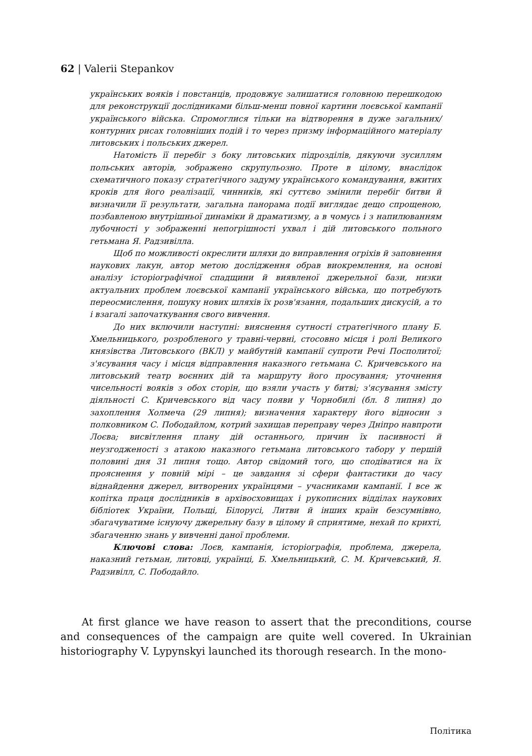62 | Valerii Stepankov
українських вояків і повстанців, продовжує залишатися головною перешкодою для реконструкції дослідниками більш-менш повної картини лоєвської кампанії українського війська. Спромоглися тільки на відтворення в дуже загальних/контурних рисах головніших подій і то через призму інформаційного матеріалу литовських і польських джерел.
Натомість її перебіг з боку литовських підрозділів, дякуючи зусиллям польських авторів, зображено скрупульозно. Проте в цілому, внаслідок схематичного показу стратегічного задуму українського командування, вжитих кроків для його реалізації, чинників, які суттєво змінили перебіг битви й визначили її результати, загальна панорама події виглядає дещо спрощеною, позбавленою внутрішньої динаміки й драматизму, а в чомусь і з напилюванням лубочності у зображенні непогрішності ухвал і дій литовського польного гетьмана Я. Радзивілла.
Щоб по можливості окреслити шляхи до виправлення огріхів й заповнення наукових лакун, автор метою дослідження обрав виокремлення, на основі аналізу історіографічної спадщини й виявленої джерельної бази, низки актуальних проблем лоєвської кампанії українського війська, що потребують переосмислення, пошуку нових шляхів їх розв'язання, подальших дискусій, а то і взагалі започаткування свого вивчення.
До них включили наступні: вияснення сутності стратегічного плану Б. Хмельницького, розробленого у травні-червні, стосовно місця і ролі Великого князівства Литовського (ВКЛ) у майбутній кампанії супроти Речі Посполитої; з'ясування часу і місця відправлення наказного гетьмана С. Кричевського на литовський театр воєнних дій та маршруту його просування; уточнення чисельності вояків з обох сторін, що взяли участь у битві; з'ясування змісту діяльності С. Кричевського від часу появи у Чорнобилі (бл. 8 липня) до захоплення Холмеча (29 липня); визначення характеру його відносин з полковником С. Пободайлом, котрий захищав переправу через Дніпро навпроти Лоєва; висвітлення плану дій останнього, причин їх пасивності й неузгодженості з атакою наказного гетьмана литовського табору у першій половині дня 31 липня тощо. Автор свідомий того, що сподіватися на їх прояснення у повній мірі – це завдання зі сфери фантастики до часу віднайдення джерел, витворених українцями – учасниками кампанії. І все ж копітка праця дослідників в архівосховищах і рукописних відділах наукових бібліотек України, Польщі, Білорусі, Литви й інших країн безсумнівно, збагачуватиме існуючу джерельну базу в цілому й сприятиме, нехай по крихті, збагаченню знань у вивченні даної проблеми.
Ключові слова: Лоєв, кампанія, історіографія, проблема, джерела, наказний гетьман, литовці, українці, Б. Хмельницький, С. М. Кричевський, Я. Радзивілл, С. Пободайло.
At first glance we have reason to assert that the preconditions, course and consequences of the campaign are quite well covered. In Ukrainian historiography V. Lypynskyi launched its thorough research. In the mono-
Політика